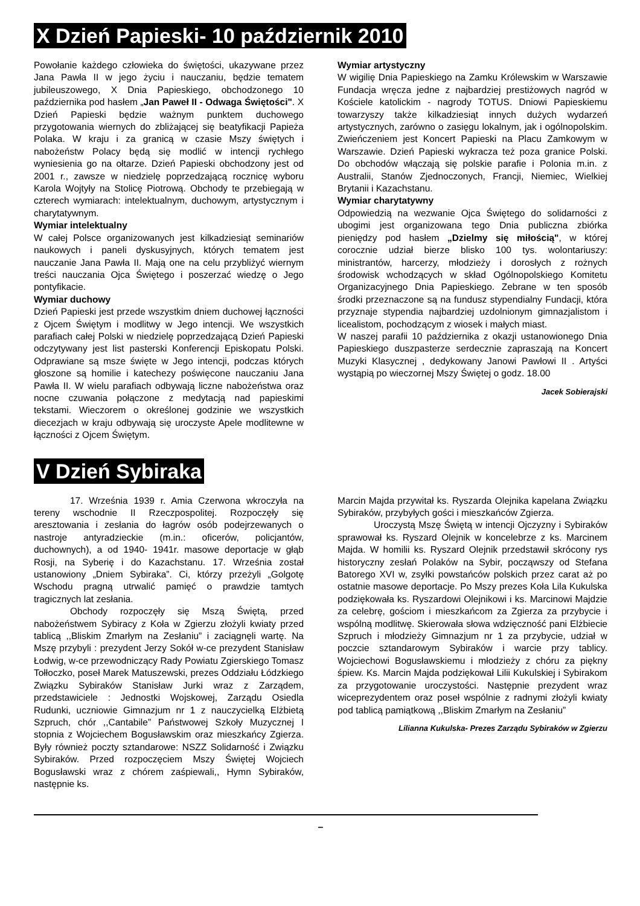X Dzień Papieski- 10 październik 2010
Powołanie każdego człowieka do świętości, ukazywane przez Jana Pawła II w jego życiu i nauczaniu, będzie tematem jubileuszowego, X Dnia Papieskiego, obchodzonego 10 października pod hasłem „Jan Paweł II - Odwaga Świętości". X Dzień Papieski będzie ważnym punktem duchowego przygotowania wiernych do zbliżającej się beatyfikacji Papieża Polaka. W kraju i za granicą w czasie Mszy świętych i nabożeństw Polacy będą się modlić w intencji rychłego wyniesienia go na ołtarze. Dzień Papieski obchodzony jest od 2001 r., zawsze w niedzielę poprzedzającą rocznicę wyboru Karola Wojtyły na Stolicę Piotrową. Obchody te przebiegają w czterech wymiarach: intelektualnym, duchowym, artystycznym i charytatywnym.
Wymiar intelektualny
W całej Polsce organizowanych jest kilkadziesiąt seminariów naukowych i paneli dyskusyjnych, których tematem jest nauczanie Jana Pawła II. Mają one na celu przybliżyć wiernym treści nauczania Ojca Świętego i poszerzać wiedzę o Jego pontyfikacie.
Wymiar duchowy
Dzień Papieski jest przede wszystkim dniem duchowej łączności z Ojcem Świętym i modlitwy w Jego intencji. We wszystkich parafiach całej Polski w niedzielę poprzedzającą Dzień Papieski odczytywany jest list pasterski Konferencji Episkopatu Polski. Odprawiane są msze święte w Jego intencji, podczas których głoszone są homilie i katechezy poświęcone nauczaniu Jana Pawła II. W wielu parafiach odbywają liczne nabożeństwa oraz nocne czuwania połączone z medytacją nad papieskimi tekstami. Wieczorem o określonej godzinie we wszystkich diecezjach w kraju odbywają się uroczyste Apele modlitewne w łączności z Ojcem Świętym.
Wymiar artystyczny
W wigilię Dnia Papieskiego na Zamku Królewskim w Warszawie Fundacja wręcza jedne z najbardziej prestiżowych nagród w Kościele katolickim - nagrody TOTUS. Dniowi Papieskiemu towarzyszy także kilkadziesiąt innych dużych wydarzeń artystycznych, zarówno o zasięgu lokalnym, jak i ogólnopolskim. Zwieńczeniem jest Koncert Papieski na Placu Zamkowym w Warszawie. Dzień Papieski wykracza też poza granice Polski. Do obchodów włączają się polskie parafie i Polonia m.in. z Australii, Stanów Zjednoczonych, Francji, Niemiec, Wielkiej Brytanii i Kazachstanu.
Wymiar charytatywny
Odpowiedzią na wezwanie Ojca Świętego do solidarności z ubogimi jest organizowana tego Dnia publiczna zbiórka pieniędzy pod hasłem „Dzielmy się miłością", w której corocznie udział bierze blisko 100 tys. wolontariuszy: ministrantów, harcerzy, młodzieży i dorosłych z rożnych środowisk wchodzących w skład Ogólnopolskiego Komitetu Organizacyjnego Dnia Papieskiego. Zebrane w ten sposób środki przeznaczone są na fundusz stypendialny Fundacji, która przyznaje stypendia najbardziej uzdolnionym gimnazjalistom i licealistom, pochodzącym z wiosek i małych miast.
W naszej parafii 10 października z okazji ustanowionego Dnia Papieskiego duszpasterze serdecznie zapraszają na Koncert Muzyki Klasycznej , dedykowany Janowi Pawłowi II . Artyści wystąpią po wieczornej Mszy Świętej o godz. 18.00
Jacek Sobierajski
V Dzień Sybiraka
17. Września 1939 r. Amia Czerwona wkroczyła na tereny wschodnie II Rzeczpospolitej. Rozpoczęły się aresztowania i zesłania do łagrów osób podejrzewanych o nastroje antyradzieckie (m.in.: oficerów, policjantów, duchownych), a od 1940- 1941r. masowe deportacje w głąb Rosji, na Syberię i do Kazachstanu. 17. Września został ustanowiony „Dniem Sybiraka”. Ci, którzy przeżyli „Golgotę Wschodu pragną utrwalić pamięć o prawdzie tamtych tragicznych lat zesłania.
Obchody rozpoczęły się Mszą Świętą, przed nabożeństwem Sybiracy z Koła w Zgierzu złożyli kwiaty przed tablicą ,,Bliskim Zmarłym na Zesłaniu” i zaciągnęli wartę. Na Mszę przybyli : prezydent Jerzy Sokół w-ce prezydent Stanisław Łodwig, w-ce przewodniczący Rady Powiatu Zgierskiego Tomasz Tołłoczko, poseł Marek Matuszewski, prezes Oddziału Łódzkiego Związku Sybiraków Stanisław Jurki wraz z Zarządem, przedstawiciele : Jednostki Wojskowej, Zarządu Osiedla Rudunki, uczniowie Gimnazjum nr 1 z nauczycielką Elżbietą Szpruch, chór ,,Cantabile” Państwowej Szkoły Muzycznej I stopnia z Wojciechem Bogusławskim oraz mieszkańcy Zgierza. Były również poczty sztandarowe: NSZZ Solidarność i Związku Sybiraków. Przed rozpoczęciem Mszy Świętej Wojciech Bogusławski wraz z chórem zaśpiewali,, Hymn Sybiraków, następnie ks.
Marcin Majda przywitał ks. Ryszarda Olejnika kapelana Związku Sybiraków, przybyłych gości i mieszkańców Zgierza.
Uroczystą Mszę Świętą w intencji Ojczyzny i Sybiraków sprawował ks. Ryszard Olejnik w koncelebrze z ks. Marcinem Majda. W homilii ks. Ryszard Olejnik przedstawił skrócony rys historyczny zesłań Polaków na Sybir, począwszy od Stefana Batorego XVI w, zsyłki powstańców polskich przez carat aż po ostatnie masowe deportacje. Po Mszy prezes Koła Lila Kukulska podziękowała ks. Ryszardowi Olejnikowi i ks. Marcinowi Majdzie za celebrę, gościom i mieszkańcom za Zgierza za przybycie i wspólną modlitwę. Skierowała słowa wdzięczność pani Elżbiecie Szpruch i młodzieży Gimnazjum nr 1 za przybycie, udział w poczcie sztandarowym Sybiraków i warcie przy tablicy. Wojciechowi Bogusławskiemu i młodzieży z chóru za piękny śpiew. Ks. Marcin Majda podziękował Lilii Kukulskiej i Sybirakom za przygotowanie uroczystości. Następnie prezydent wraz wiceprezydentem oraz poseł wspólnie z radnymi złożyli kwiaty pod tablicą pamiątkową ,,Bliskim Zmarłym na Zesłaniu”
Lilianna Kukulska- Prezes Zarządu Sybiraków w Zgierzu
–